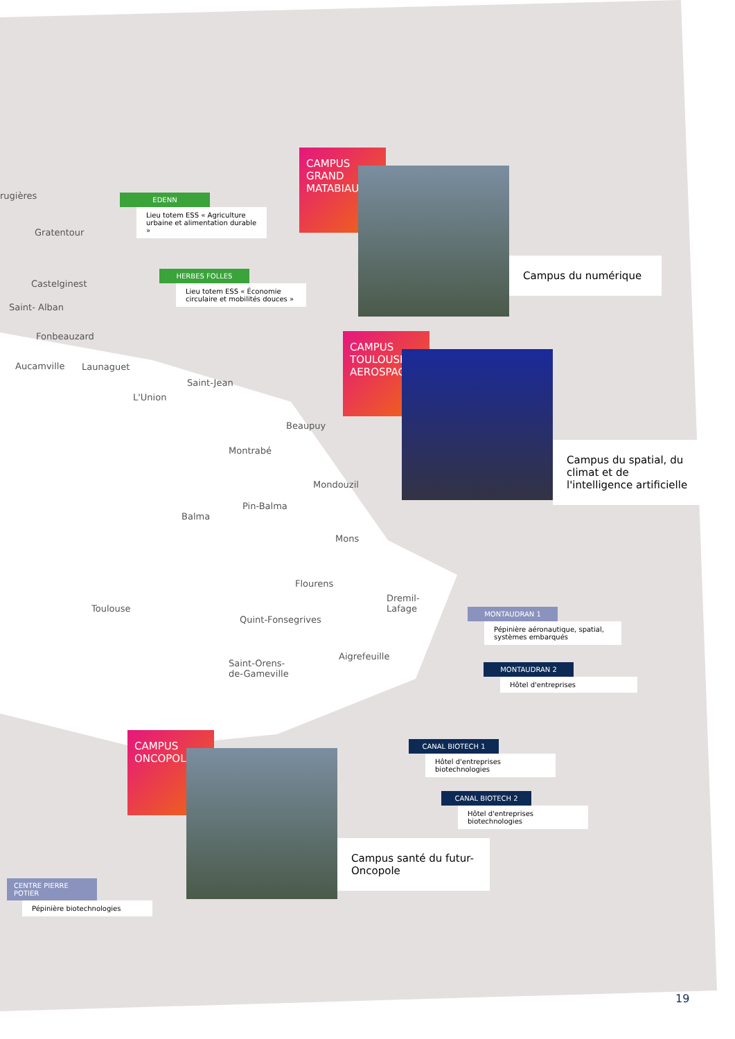rugières
Gratentour
Castelginest
Saint- Alban
Fonbeauzard
Aucamville Launaguet
Saint-Jean
L'Union
Beaupuy
Montrabé
Mondouzil
Pin-Balma
Balma
Mons
Flourens
Toulouse
Dremil-
Lafage
Quint-Fonsegrives
Aigrefeuille
Saint-Orens-
de-Gameville
EDENN
Lieu totem ESS « Agriculture urbaine et alimentation durable »
HERBES FOLLES
Lieu totem ESS « Économie circulaire et mobilités douces »
CAMPUS
GRAND
MATABIAU
Campus du numérique
CAMPUS
TOULOUSE
AEROSPACE
Campus du spatial, du climat et de l'intelligence artificielle
MONTAUDRAN 1
Pépinière aéronautique, spatial, systèmes embarqués
MONTAUDRAN 2
Hôtel d'entreprises
CANAL BIOTECH 1
Hôtel d'entreprises biotechnologies
CANAL BIOTECH 2
Hôtel d'entreprises biotechnologies
CAMPUS
ONCOPOLE
Campus santé du futur-Oncopole
CENTRE PIERRE POTIER
Pépinière biotechnologies
19